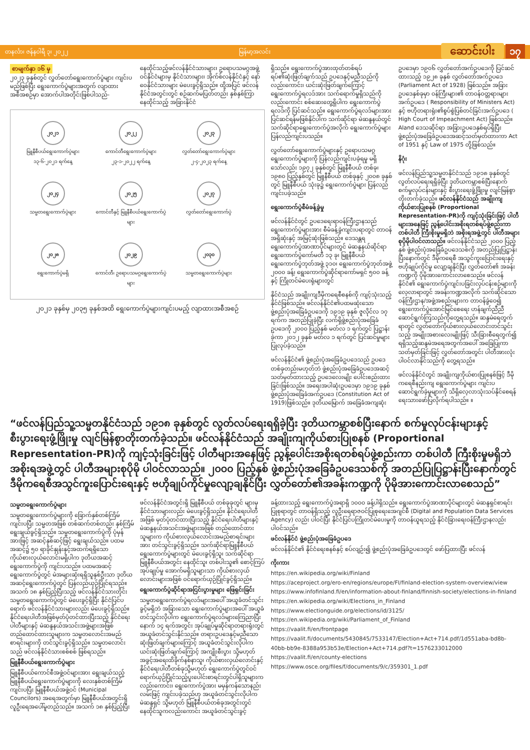တနင်္လာ၊ ဇန်နဝါရီ ၃၊ ၂၀၂၂ မြန်မာ့အလင်း ဆောင်းပါး ၁၇
စာမျက်နှာ ၁၆ မှ
၂၀၂၃ ခုနှစ်တွင် လွှတ်တော်ရွေးကောက်ပွဲများ ကျင်းပမည်ဖြစ်ပြီး ရွေးကောက်ပွဲများအတွက် လျာထားအစီအစဉ်မှာ အောက်ပါအတိုင်းဖြစ်ပါသည်-
နေထိုင်သည့်ဖင်လန်နိုင်ငံသားများ၊ ဥရောပသမဂ္ဂအဖွဲ့ဝင်နိုင်ငံများမှ နိုင်ငံသားများ၊ အိုက်စ်လန်နိုင်ငံနှင့် နော်ဝေနိုင်ငံသားများ မဲပေးခွင့်ရှိသည်။ ထို့အပြင် ဖင်လန်နိုင်ငံအတွင်းတွင် စဉ်ဆက်မပြတ်တည်း နှစ်နှစ်ကြာနေထိုင်သည့် အခြားနိုင်ငံ
၂၀၂၁
မြူနီစီပယ်ရွေးကောက်ပွဲများ ၁၃-၆-၂၀၂၁ ရက်နေ့
၂၀၂၂
ကောင်တီရွေးကောက်ပွဲများ ၂၃-၁-၂၀၂၂ ရက်နေ့
၂၀၂၃
လွှတ်တော်ရွေးကောက်ပွဲများ ၂-၄-၂၀၂၃ ရက်နေ့
၂၀၂၄
သမ္မတရွေးကောက်ပွဲများ
၂၀၂၅
ကောင်တီနှင့် မြူနီစီပယ်ရွေးကောက်ပွဲများ
၂၀၂၇
လွှတ်တော်ရွေးကောက်ပွဲ
၂၀၂၈
ရွေးကောက်ပွဲမရှိ
၂၀၂၉
ကောင်တီ၊ ဥရောပသမဂ္ဂရွေးကောက်ပွဲများ
၂၀၃၀
သမ္မတရွေးကောက်ပွဲများ
၂၀၂၁ ခုနှစ်မှ ၂၀၃၅ ခုနှစ်အထိ ရွေးကောက်ပွဲများကျင်းပမည့် လျာထားအစီအစဉ်
ရှိသည်။ ရွေးကောက်ပွဲအားထုတ်တစ်ရပ်ရပ်၏ဆုံးဖြတ်ချက်သည် ဥပဒေနှင့်မညီသည်ကို လည်းကောင်း၊ ယင်းဆုံးဖြတ်ချက်ကြောင့် ရွေးကောက်ပွဲရလဒ်အား သက်ရောက်မှုရှိသည်ကို လည်းကောင်း စစ်ဆေးတွေ့ရှိပါက ရွေးကောက်ပွဲရလဒ်ကို ပြင်ဆင်သည်။ ရွေးကောက်ပွဲရလဒ်များအား ပြင်ဆင်ရန်မဖြစ်နိုင်ပါက သက်ဆိုင်ရာ မဲဆန္ဒနယ်တွင် သက်ဆိုင်ရာရွေးကောက်ပွဲအလိုက် ရွေးကောက်ပွဲများ ပြန်လည်ကျင်းပသည်။
လွှတ်တော်ရွေးကောက်ပွဲများနှင့် ဥရောပသမဂ္ဂရွေးကောက်ပွဲများကို ပြန်လည်ကျင်းပခဲ့ရမှု မရှိသော်လည်း ၁၉၇၂ ခုနှစ်တွင် မြူနီစီပယ် တစ်ခု၊ ၁၉၈၀ ပြည့်နှစ်တွင် မြူနီစီပယ် တစ်ခုနှင့် ၂၀၀၈ ခုနှစ်တွင် မြူနီစီပယ် သုံးခု၌ ရွေးကောက်ပွဲများ ပြန်လည်ကျင်းပခဲ့သည်။
ရွေးကောက်ပွဲစီမံခန့်ခွဲမှု
ဖင်လန်နိုင်ငံတွင် ဥပဒေရေးရာဝန်ကြီးဌာနသည် ရွေးကောက်ပွဲများအား စီမံခန့်ခွဲကျင်းပရာတွင် တာဝန်အရှိဆုံးနှင့် အမြင့်ဆုံးဖြစ်သည်။ ဒေသန္တရရွေးကောက်ပွဲအာဏာပိုင်များတွင် မဲဆန္ဒနယ်ဆိုင်ရာ ရွေးကောက်ပွဲကော်မတီ ၁၃ ခု၊ မြူနီစီပယ်ရွေးကောက်ပွဲဘုတ်အဖွဲ့ ၃၁၀၊ ရွေးကောက်ပွဲဘုတ်အဖွဲ့ ၂၀၀၀ ခန့်၊ ရွေးကောက်ပွဲဆိုင်ရာကော်မရှင် ၅၀၀ ခန့်နှင့် ကြိုတင်မဲပေးရုံများတွင်
နိုင်ငံသည် အချိုးကျဒီမိုကရေစီစနစ်ကို ကျင့်သုံးသည့်နိုင်ငံဖြစ်သည်။ ဖင်လန်နိုင်ငံ၏ပထမဆုံးသော ဖွဲ့စည်းပုံအခြေခံဥပဒေကို ၁၉၁၉ ခုနှစ် ဇူလိုင်လ ၁၇ ရက်က အတည်ပြုခဲ့ပြီး လက်ရှိဖွဲ့စည်းပုံအခြေခံဥပဒေကို ၂၀၀၀ ပြည့်နှစ် မတ်လ ၁ ရက်တွင် ပြဋ္ဌာန်းခဲ့ကာ ၂၀၁၂ ခုနှစ် မတ်လ ၁ ရက်တွင် ပြင်ဆင်မှုများပြုလုပ်ခဲ့သည်။
ဖင်လန်နိုင်ငံ၏ ဖွဲ့စည်းပုံအခြေခံဥပဒေသည် ဥပဒေတစ်ခုတည်းမဟုတ်ဘဲ ဖွဲ့စည်းပုံအခြေခံဥပဒေအဆင့် သတ်မှတ်ထားသည့် ဥပဒေလေးမျိုး ပေါင်းစည်းထားခြင်းဖြစ်သည်။ အရေးအပါဆုံးဥပဒေမှာ ၁၉၁၉ ခုနှစ် ဖွဲ့စည်းပုံအခြေခံအက်ဥပဒေ (Constitution Act of 1919)ဖြစ်သည်။ ဒုတိယမြောက် အခြေခံအကျဆုံး ဥပဒေမှာ ၁၉၀၆ လွှတ်တော်အက်ဥပဒေကို ပြင်ဆင်ထားသည့် ၁၉၂၈ ခုနှစ် လွှတ်တော်အက်ဥပဒေ (Parliament Act of 1928) ဖြစ်သည်။ အခြားဥပဒေနှစ်ခုမှာ ဝန်ကြီးများ၏ တာဝန်ဝတ္တရားများအက်ဥပဒေ ( Responsibility of Ministers Act) နှင့် ဗဟိုတရားရုံး၏စွပ်စွဲပြစ်တင်ခြင်းအက်ဥပဒေ ( High Court of Impeachment Act) ဖြစ်သည်။ Aland ဒေသဆိုင်ရာ အခြားဥပဒေနှစ်ရပ်ရှိပြီး ဖွဲ့စည်းပုံအခြေခံဥပဒေအဆင့်သတ်မှတ်ထားကာ Act of 1951 နှင့် Law of 1975 တို့ဖြစ်သည်။
နိဂုံး
ဖင်လန်ပြည်သူ့သမ္မတနိုင်ငံသည် ၁၉၁၈ ခုနှစ်တွင် လွတ်လပ်ရေးရရှိခဲ့ပြီး ဒုတိယကမ္ဘာစစ်ပြီးနောက် စက်မှုလုပ်ငန်းများနှင့် စီးပွားရေးဖွံ့ဖြိုးမှု လျင်မြန်စွာတိုးတက်ခဲ့သည်။ ဖင်လန်နိုင်ငံသည် အချိုးကျကိုယ်စားပြုစနစ် (Proportional Representation-PR)ကို ကျင့်သုံးခြင်းဖြင့် ပါတီများအနေဖြင့် ညွန့်ပေါင်းအစိုးရတစ်ရပ်ဖွဲ့စည်းကာ တစ်ပါတီ ကြီးစိုးမှုမရှိဘဲ အစိုးရအဖွဲ့တွင် ပါတီအများစုပိုမိုပါဝင်လာသည်။ ဖင်လန်နိုင်ငံသည် ၂၀၀၀ ပြည့်နှစ် ဖွဲ့စည်းပုံအခြေခံဥပဒေသစ်ကို အတည်ပြုပြဋ္ဌာန်းပြီးနောက်တွင် ဒီမိုကရေစီ အသွင်ကူးပြောင်းရေးနှင့် ဗဟိုချုပ်ကိုင်မှု လျော့ချနိုင်ပြီး လွှတ်တော်၏ အခန်းကဏ္ဍကို ပိုမိုအားကောင်းလာစေသည်။ ဖင်လန်နိုင်ငံ၏ ရွေးကောက်ပွဲကျင်းပခြင်းလုပ်ငန်းစဉ်များကို လေ့လာရာတွင် အခန်းကဏ္ဍအလိုက် သက်ဆိုင်သောဝန်ကြီးဌာန/အဖွဲ့အစည်းများက တာဝန်ခွဲဝေ၍ ရွေးကောက်ပွဲအောင်မြင်စေရေး ဟန်ချက်ညီညီ ဆောင်ရွက်ကြသည်ကိုတွေ့ရသည်။ ဆန္ဒမဲရေတွက်ရာတွင် လွှတ်တော်ကိုယ်စားလှယ်လောင်းတင်သွင်းသည့် အမျိုးအစားလေးမျိုးဖြင့် သီးခြားစီရေတွက်၍ ရရှိသည့်ဆန္ဒမဲအရေအတွက်အပေါ် အခြေပြုကာ သတ်မှတ်ခြင်းဖြင့် လွှတ်တော်အတွင်း ပါတီအားလုံး ပါဝင်လာနိုင်သည်ကို တွေ့ရသည်။
ဖင်လန်နိုင်ငံတွင် အချိုးကျကိုယ်စားပြုစနစ်ဖြင့် ဒီမိုကရေစီနည်းကျ ရွေးကောက်ပွဲများ ကျင်းပဆောင်ရွက်ခဲ့မှုများကို သိရှိလေ့လာသုံးသပ်နိုင်စေရန် ရေးသားဖော်ပြလိုက်ရပါသည်။ ။
“ဖင်လန်ပြည်သူ့သမ္မတနိုင်ငံသည် ၁၉၁၈ ခုနှစ်တွင် လွတ်လပ်ရေးရရှိခဲ့ပြီး ဒုတိယကမ္ဘာစစ်ပြီးနောက် စက်မှုလုပ်ငန်းများနှင့် စီးပွားရေးဖွံ့ဖြိုးမှု လျင်မြန်စွာတိုးတက်ခဲ့သည်။ ဖင်လန်နိုင်ငံသည် အချိုးကျကိုယ်စားပြုစနစ် (Proportional Representation-PR)ကို ကျင့်သုံးခြင်းဖြင့် ပါတီများအနေဖြင့် ညွန့်ပေါင်းအစိုးရတစ်ရပ်ဖွဲ့စည်းကာ တစ်ပါတီ ကြီးစိုးမှုမရှိဘဲ အစိုးရအဖွဲ့တွင် ပါတီအများစုပိုမို ပါဝင်လာသည်။ ၂၀၀၀ ပြည့်နှစ် ဖွဲ့စည်းပုံအခြေခံဥပဒေသစ်ကို အတည်ပြုပြဋ္ဌာန်းပြီးနောက်တွင် ဒီမိုကရေစီအသွင်ကူးပြောင်းရေးနှင့် ဗဟိုချုပ်ကိုင်မှုလျော့ချနိုင်ပြီး လွှတ်တော်၏အခန်းကဏ္ဍကို ပိုမိုအားကောင်းလာစေသည်”
သမ္မတရွေးကောက်ပွဲများ
သမ္မတရွေးကောက်ပွဲများကို ခြောက်နှစ်တစ်ကြိမ်ကျင်းပပြီး သမ္မတအဖြစ် တစ်ဆက်တစ်တည်း နှစ်ကြိမ်ရွေးချယ်ခွင့်ရှိသည်။ သမ္မတရွေးကောက်ပွဲကို ပုံမှန်အားဖြင့် အဆင့်နှစ်ဆင့်ဖြင့် ရွေးချယ်သည်။ ပထမအဆင့်၌ ၅၀ ရာခိုင်နှုန်းနှင့်အထက်ရရှိသော ကိုယ်စားလှယ်လောင်းမရှိပါက ဒုတိယအဆင့် ရွေးကောက်ပွဲကို ကျင်းပသည်။ ပထမအဆင့် ရွေးကောက်ပွဲတွင် မဲအများဆုံးရရှိသူနှစ်ဦးသာ ဒုတိယအဆင့်ရွေးကောက်ပွဲတွင် ပြန်လည်ယှဉ်ပြိုင်ရသည်။ အသက် ၁၈ နှစ်ပြည့်ပြီးသည့် ဖင်လန်နိုင်ငံသားတိုင်း သမ္မတရွေးကောက်ပွဲတွင် မဲပေးခွင့်ရှိပြီး နိုင်ငံပြင်ပရောက် ဖင်လန်နိုင်ငံသားများလည်း မဲပေးခွင့်ရှိသည်။ နိုင်ငံရေးပါတီအဖြစ်မှတ်ပုံတင်ထားပြီးသည့် နိုင်ငံရေးပါတီများနှင့် မဲဆန္ဒနယ်အသင်းအဖွဲ့များအဖြစ် တည်ထောင်ထားသူများက သမ္မတလောင်းအမည်စာရင်းများကို တင်သွင်းခွင့်ရှိသည်။ သမ္မတလောင်းသည် ဖင်လန်နိုင်ငံသားစစ်စစ် ဖြစ်ရသည်။
မြူနီစီပယ်ရွေးကောက်ပွဲများ
မြူနီစီပယ်ကောင်စီအဖွဲ့ဝင်များအား ရွေးချယ်သည့် မြူနီစီပယ်ရွေးကောက်ပွဲများကို လေးနှစ်တစ်ကြိမ်ကျင်းပပြီး မြူနီစီပယ်အဖွဲ့ဝင် (Municipal Councilors) အရေအတွက်မှာ မြူနီစီပယ်အတွင်းရှိ လူဦးရေအပေါ်မူတည်သည်။ အသက် ၁၈ နှစ်ပြည့်ပြီး ဖင်လန်နိုင်ငံအတွင်းရှိ မြူနီစီပယ် တစ်ခုခုတွင် များမှ နိုင်ငံသားများလည်း မဲပေးခွင့်ရှိသည်။ နိုင်ငံရေးပါတီအဖြစ် မှတ်ပုံတင်ထားပြီးသည့် နိုင်ငံရေးပါတီများနှင့် မဲဆန္ဒနယ်အသင်းအဖွဲ့များအဖြစ် တည်ထောင်ထားသူများက ကိုယ်စားလှယ်လောင်းအမည်စာရင်းများအား တင်သွင်းခွင့်ရှိသည်။ သက်ဆိုင်ရာမြူနီစီပယ် ရွေးကောက်ပွဲများတွင် မဲပေးခွင့်ရှိသူ၊ သက်ဆိုင်ရာ မြူနီစီပယ်အတွင်း နေထိုင်သူ၊ တစ်ပါးသူ၏ စောင့်ကြပ်အုပ်ချုပ်မှု အောက်မရှိသူများသာ ကိုယ်စားလှယ်လောင်းများအဖြစ် ဝင်ရောက်ယှဉ်ပြိုင်ခွင့်ရှိသည်။
ရွေးကောက်ပွဲဆိုင်ရာအငြင်းပွားမှုများ ဖြေရှင်းခြင်း
သမ္မတရွေးကောက်ပွဲရလဒ်များအပေါ် အယူခံတင်သွင်းခွင့်မရှိဘဲ အခြားသော ရွေးကောက်ပွဲများအပေါ် အယူခံတင်သွင်းလိုပါက ရွေးကောက်ပွဲရလဒ်များကြေညာပြီးနောက် ၁၄ ရက်အတွင်း အုပ်ချုပ်မှုဆိုင်ရာတရားရုံးတွင် အယူခံတင်သွင်းနိုင်သည်။ တရားဥပဒေနှင့်မညီသော ဆုံးဖြတ်ချက်များကြောင့် အယူခံတင်သွင်းလိုပါက ယင်းဆုံးဖြတ်ချက်ကြောင့် အကျိုးစီးပွား သို့မဟုတ် အခွင့်အရေးထိခိုက်နစ်နာသူ၊ ကိုယ်စားလှယ်လောင်းနှင့် နိုင်ငံရေးပါတီတစ်ခုသို့မဟုတ် ရွေးကောက်ပွဲတွင်ဝင်ရောက်ယှဉ်ပြိုင်သည့်ပူးပေါင်းစာရင်းတွင်ပါရှိသူများက လည်းကောင်း၊ ရွေးကောက်ပွဲအား မမှန်ကန်သောနည်းလမ်းဖြင့် ကျင်းပခဲ့သည်ဟု အယူခံတင်သွင်းလိုပါက မဲဆန္ဒရှင် သို့မဟုတ် မြူနီစီပယ်တစ်ခုအတွင်းတွင် နေထိုင်သူကလည်းကောင်း အယူခံတင်သွင်းခွင့်
ခန့်ထားသည့် ရွေးကောက်ပွဲအရာရှိ ၁၀၀၀ ခန့်ပါရှိသည်။ ရွေးကောက်ပွဲအာဏာပိုင်များတွင် မဲဆန္ဒရှင်စာရင်းပြုစုရာတွင် တာဝန်ရှိသည့် လူဦးရေရာဇဝင်ပြုစုရေးအေဂျင်စီ (Digital and Population Data Services Agency) လည်း ပါဝင်ပြီး နိုင်ငံပြင်ပကြိုတင်မဲပေးမှုကို တာဝန်ယူရသည့် နိုင်ငံခြားရေးဝန်ကြီးဌာနလည်း ပါဝင်သည်။
ဖင်လန်နိုင်ငံ ဖွဲ့စည်းပုံအခြေခံဥပဒေ
ဖင်လန်နိုင်ငံ၏ နိုင်ငံရေးစနစ်နှင့် စပ်လျဉ်း၍ ဖွဲ့စည်းပုံအခြေခံဥပဒေတွင် ဖော်ပြထားပြီး ဖင်လန်
ကိုးကား
https://en.wikipedia.org/wiki/Finland
https://aceproject.org/ero-en/regions/europe/FI/finland-election-system-overview/view
https://www.infofinland.fi/en/information-about-finland/finnish-society/elections-in-finland
https://en.wikipedia.org/wiki/Elections_in_Finland
https://www.electionguide.org/elections/id/3125/
https://en.wikipedia.org/wiki/Parliament_of_Finland
https://vaalit.fi/en/frontpage
https://vaalit.fi/documents/5430845/7533147/Election+Act+714.pdf/1d551aba-bd8b-40bb-bb9e-8388a953b53e/Election+Act+714.pdf?t=1576233012000
https://vaalit.fi/en/county-elections
https://www.osce.org/files/f/documents/9/c/359301_1.pdf